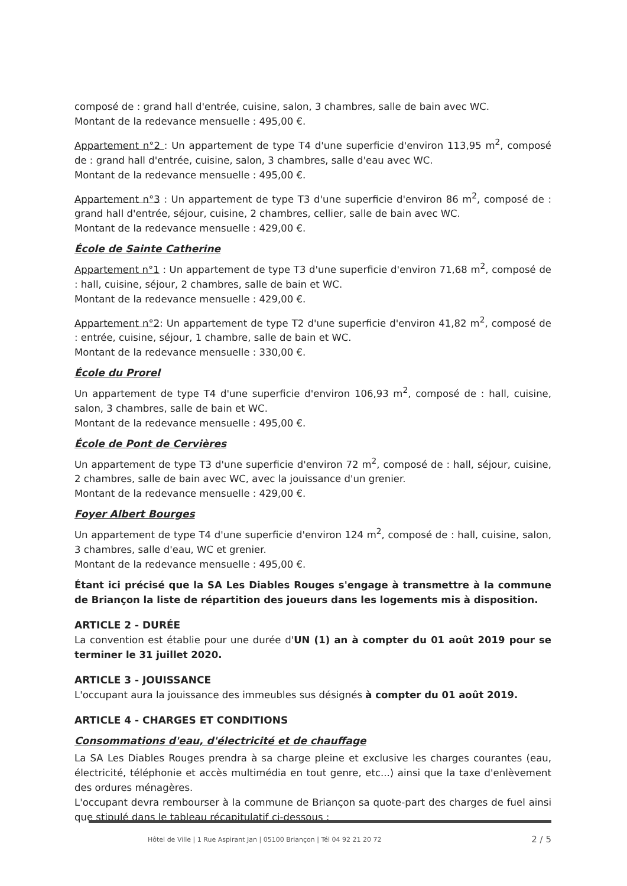composé de : grand hall d'entrée, cuisine, salon, 3 chambres, salle de bain avec WC.
Montant de la redevance mensuelle : 495,00 €.
Appartement n°2 : Un appartement de type T4 d'une superficie d'environ 113,95 m<sup>2</sup>, composé de : grand hall d'entrée, cuisine, salon, 3 chambres, salle d'eau avec WC.
Montant de la redevance mensuelle : 495,00 €.
Appartement n°3 : Un appartement de type T3 d'une superficie d'environ 86 m<sup>2</sup>, composé de : grand hall d'entrée, séjour, cuisine, 2 chambres, cellier, salle de bain avec WC.
Montant de la redevance mensuelle : 429,00 €.
École de Sainte Catherine
Appartement n°1 : Un appartement de type T3 d'une superficie d'environ 71,68 m<sup>2</sup>, composé de : hall, cuisine, séjour, 2 chambres, salle de bain et WC.
Montant de la redevance mensuelle : 429,00 €.
Appartement n°2: Un appartement de type T2 d'une superficie d'environ 41,82 m<sup>2</sup>, composé de : entrée, cuisine, séjour, 1 chambre, salle de bain et WC.
Montant de la redevance mensuelle : 330,00 €.
École du Prorel
Un appartement de type T4 d'une superficie d'environ 106,93 m<sup>2</sup>, composé de : hall, cuisine, salon, 3 chambres, salle de bain et WC.
Montant de la redevance mensuelle : 495,00 €.
École de Pont de Cervières
Un appartement de type T3 d'une superficie d'environ 72 m<sup>2</sup>, composé de : hall, séjour, cuisine, 2 chambres, salle de bain avec WC, avec la jouissance d'un grenier.
Montant de la redevance mensuelle : 429,00 €.
Foyer Albert Bourges
Un appartement de type T4 d'une superficie d'environ 124 m<sup>2</sup>, composé de : hall, cuisine, salon, 3 chambres, salle d'eau, WC et grenier.
Montant de la redevance mensuelle : 495,00 €.
Étant ici précisé que la SA Les Diables Rouges s'engage à transmettre à la commune de Briançon la liste de répartition des joueurs dans les logements mis à disposition.
ARTICLE 2 - DURÉE
La convention est établie pour une durée d'UN (1) an à compter du 01 août 2019 pour se terminer le 31 juillet 2020.
ARTICLE 3 - JOUISSANCE
L'occupant aura la jouissance des immeubles sus désignés à compter du 01 août 2019.
ARTICLE 4 - CHARGES ET CONDITIONS
Consommations d'eau, d'électricité et de chauffage
La SA Les Diables Rouges prendra à sa charge pleine et exclusive les charges courantes (eau, électricité, téléphonie et accès multimédia en tout genre, etc...) ainsi que la taxe d'enlèvement des ordures ménagères.
L'occupant devra rembourser à la commune de Briançon sa quote-part des charges de fuel ainsi que stipulé dans le tableau récapitulatif ci-dessous :
Hôtel de Ville | 1 Rue Aspirant Jan | 05100 Briançon | Tél 04 92 21 20 72 2 / 5